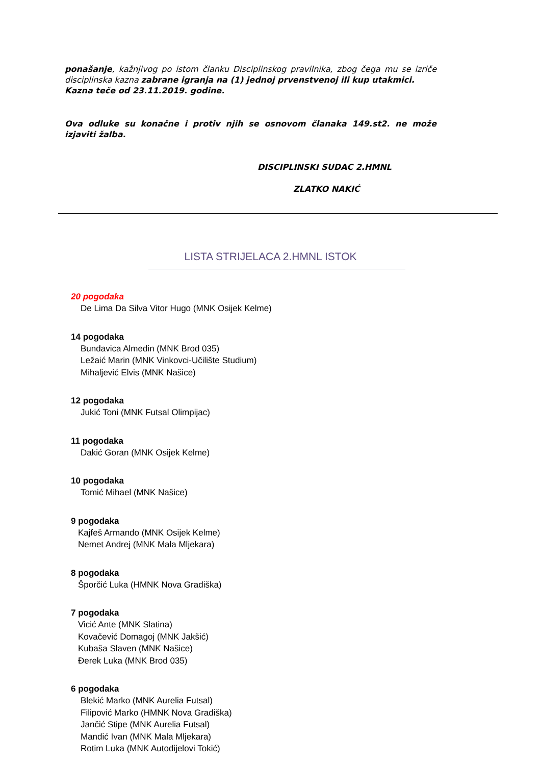ponašanje, kažnjivog po istom članku Disciplinskog pravilnika, zbog čega mu se izriče disciplinska kazna zabrane igranja na (1) jednoj prvenstvenoj ili kup utakmici.
Kazna teče od 23.11.2019. godine.
Ova odluke su konačne i protiv njih se osnovom članaka 149.st2. ne može izjaviti žalba.
DISCIPLINSKI SUDAC 2.HMNL
ZLATKO NAKIĆ
LISTA STRIJELACA 2.HMNL ISTOK
20 pogodaka
De Lima Da Silva Vitor Hugo (MNK Osijek Kelme)
14 pogodaka
Bundavica Almedin (MNK Brod 035)
Ležaić Marin (MNK Vinkovci-Učilište Studium)
Mihaljević Elvis (MNK Našice)
12 pogodaka
Jukić Toni (MNK Futsal Olimpijac)
11 pogodaka
Dakić Goran (MNK Osijek Kelme)
10 pogodaka
Tomić Mihael (MNK Našice)
9 pogodaka
Kajfeš Armando (MNK Osijek Kelme)
Nemet Andrej (MNK Mala Mljekara)
8 pogodaka
Šporčić Luka (HMNK Nova Gradiška)
7 pogodaka
Vicić Ante (MNK Slatina)
Kovačević Domagoj (MNK Jakšić)
Kubaša Slaven (MNK Našice)
Đerek Luka (MNK Brod 035)
6 pogodaka
Blekić Marko (MNK Aurelia Futsal)
Filipović Marko (HMNK Nova Gradiška)
Jančić Stipe (MNK Aurelia Futsal)
Mandić Ivan (MNK Mala Mljekara)
Rotim Luka (MNK Autodijelovi Tokić)